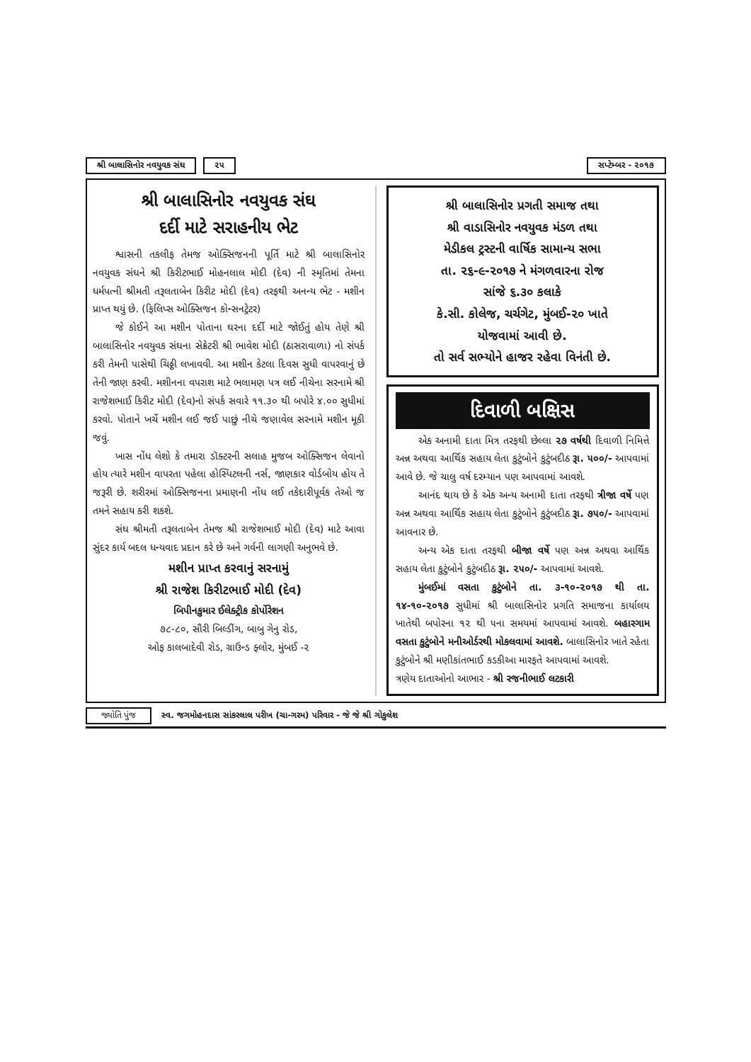શ્રી બાલાસિનોર નવયુવક સંઘ ૨૫ સપ્ટેમ્બર - ૨૦૧૭
શ્રી બાલાસિનોર નવયુવક સંઘ
દર્દી માટે સરાહનીય ભેટ
શ્વાસની તકલીફ તેમજ ઓક્સિજનની પૂર્તિ માટે શ્રી બાલાસિનોર નવયુવક સંઘને શ્રી કિરીટભાઈ મોહનલાલ મોદી (દેવ) ની સ્મૃતિમાં તેમના ધર્મપત્ની શ્રીમતી તરૂલતાબેન કિરીટ મોદી (દેવ) તરફથી અનન્ય ભેટ - મશીન પ્રાપ્ત થયું છે. (ફિલિપ્સ ઓક્સિજન કોન્સનટ્રેટર)
જે કોઈને આ મશીન પોતાના ઘરના દર્દી માટે જોઈતું હોય તેણે શ્રી બાલાસિનોર નવયુવક સંઘના સેક્રેટરી શ્રી ભાવેશ મોદી (ઠાસરાવાળા) નો સંપર્ક કરી તેમની પાસેથી ચિઠ્ઠી લખાવવી. આ મશીન કેટલા દિવસ સુધી વાપરવાનું છે તેની જાણ કરવી. મશીનના વપરાશ માટે ભલામણ પત્ર લઈ નીચેના સરનામે શ્રી રાજેશભાઈ કિરીટ મોદી (દેવ)નો સંપર્ક સવારે ૧૧.૩૦ થી બપોરે ૪.૦૦ સુધીમાં કરવો. પોતાને ખર્ચે મશીન લઈ જઈ પાછું નીચે જણાવેલ સરનામે મશીન મૂકી જવું.
ખાસ નોંધ લેશો કે તમારા ડૉક્ટરની સલાહ મુજબ ઓક્સિજન લેવાનો હોય ત્યારે મશીન વાપરતા પહેલા હોસ્પિટલની નર્સ, જાણકાર વોર્ડબોય હોય તે જરૂરી છે. શરીરમાં ઓક્સિજનના પ્રમાણની નોંધ લઈ તકેદારીપૂર્વક તેઓ જ તમને સહાય કરી શકશે.
સંઘ શ્રીમતી તરૂલતાબેન તેમજ શ્રી રાજેશભાઈ મોદી (દેવ) માટે આવા સુંદર કાર્ય બદલ ધન્યવાદ પ્રદાન કરે છે અને ગર્વની લાગણી અનુભવે છે.
મશીન પ્રાપ્ત કરવાનું સરનામું
શ્રી રાજેશ કિરીટભાઈ મોદી (દેવ)
બિપીનકુમાર ઈલેક્ટ્રીક કોર્પોરેશન
૭૮-૮૦, સૌરી બિલ્ડીંગ, બાબુ ગેનુ રોડ,
ઓફ કાલબાદેવી રોડ, ગ્રાઉન્ડ ફ્લોર, મુંબઈ -૨
શ્રી બાલાસિનોર પ્રગતી સમાજ તથા
શ્રી વાડાસિનોર નવયુવક મંડળ તથા
મેડીકલ ટ્રસ્ટની વાર્ષિક સામાન્ય સભા
તા. ૨૬-૯-૨૦૧૭ ને મંગળવારના રોજ
સાંજે ૬.૩૦ કલાકે
કે.સી. કોલેજ, ચર્ચગેટ, મુંબઈ-૨૦ ખાતે
યોજવામાં આવી છે.
તો સર્વ સભ્યોને હાજર રહેવા વિનંતી છે.
દિવાળી બક્ષિસ
એક અનામી દાતા મિત્ર તરફથી છેલ્લા ૨૭ વર્ષથી દિવાળી નિમિત્તે અન્ન અથવા આર્થિક સહાય લેતા કુટુંબોને કુટુંબદીઠ રૂા. ૫૦૦/- આપવામાં આવે છે. જે ચાલુ વર્ષ દરમ્યાન પણ આપવામાં આવશે.
આનંદ થાય છે કે એક અન્ય અનામી દાતા તરફથી ત્રીજા વર્ષે પણ અન્ન અથવા આર્થિક સહાય લેતા કુટુંબોને કુટુંબદીઠ રૂા. ૭૫૦/- આપવામાં આવનાર છે.
અન્ય એક દાતા તરફથી બીજા વર્ષે પણ અન્ન અથવા આર્થિક સહાય લેતા કુટુંબોને કુટુંબદીઠ રૂા. ૨૫૦/- આપવામાં આવશે.
મુંબઈમાં વસતા કુટુંબોને તા. ૩-૧૦-૨૦૧૭ થી તા. ૧૪-૧૦-૨૦૧૭ સુધીમાં શ્રી બાલાસિનોર પ્રગતિ સમાજના કાર્યાલય ખાતેથી બપોરના ૧૨ થી ૫ના સમયમાં આપવામાં આવશે. બહારગામ વસતા કુટુંબોને મનીઓર્ડરથી મોકલવામાં આવશે. બાલાસિનોર ખાતે રહેતા કુટુંબોને શ્રી મણીકાંતભાઈ કડકીઆ મારફતે આપવામાં આવશે.
ત્રણેય દાતાઓનો આભાર - શ્રી રજનીભાઈ લટકારી
જ્યોતિ પુંજ સ્વ. જગમોહનદાસ સાંકરલાલ પરીખ (ચા-ગરમ) પરિવાર - જે જે શ્રી ગોકુલેશ